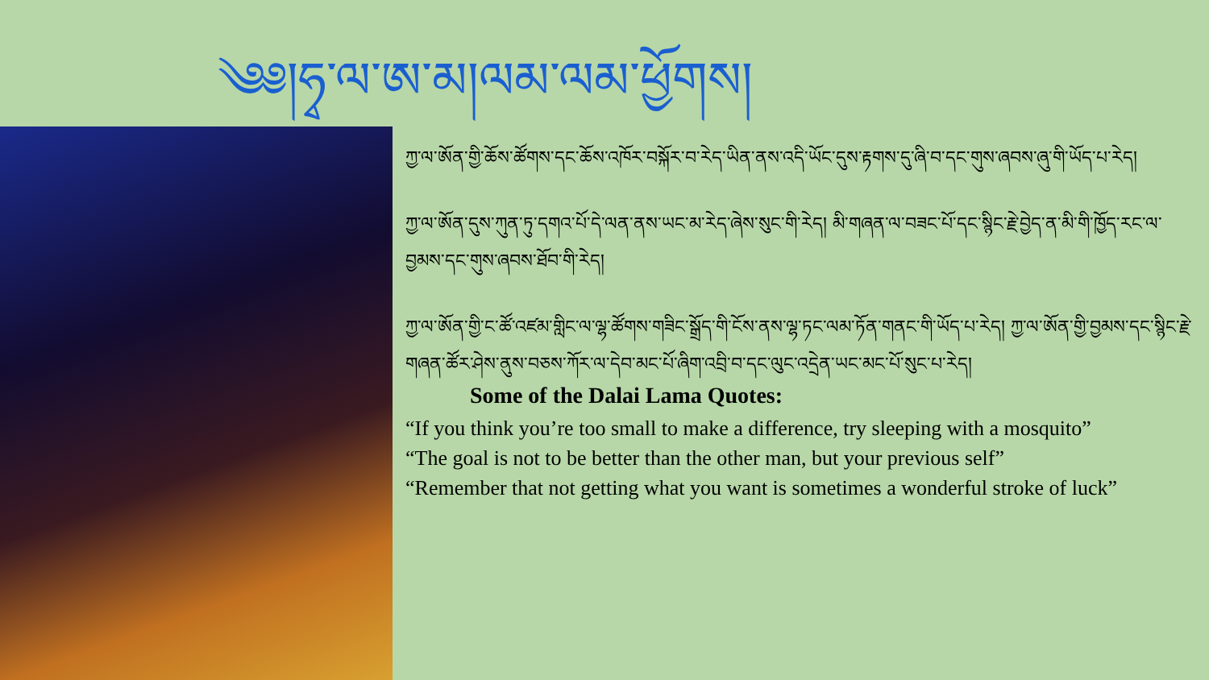༄༅།ཧྭ་ལ་ཨ་མ།ལམ་ལམ་ཕྱོགས།
ཀྱ་ལ་ཨོན་གྱི་ཆོས་ཚོགས་དང་ཆོས་འཁོར་བསྐོར་བ་རེད་ཡིན་ནས་འདི་ཡོང་དུས་རྟགས་དུ་ཞི་བ་དང་གུས་ཞབས་ཞུ་གི་ཡོད་པ་རེད།
ཀྱ་ལ་ཨོན་དུས་ཀུན་ཏུ་དགའ་པོ་དེ་ལན་ནས་ཡང་མ་རེད་ཞེས་སུང་གི་རེད། མི་གཞན་ལ་བཟང་པོ་དང་སྙིང་རྗེ་བྱེད་ན་མི་གི་ཁྱོད་རང་ལ་བྱམས་དང་གུས་ཞབས་ཐོབ་གི་རེད།
ཀྱ་ལ་ཨོན་གྱི་ང་ཚོ་འཛམ་གླིང་ལ་ལྷ་ཚོགས་གཟིང་སྒྲོད་གི་ངོས་ནས་ལྷ་ཏང་ལམ་ཏོན་གནང་གི་ཡོད་པ་རེད། ཀྱ་ལ་ཨོན་གྱི་བྱམས་དང་སྙིང་རྗེ་གཞན་ཚོར་ཤེས་ནུས་བཅས་ཀོར་ལ་དེབ་མང་པོ་ཞིག་འབྲི་བ་དང་ལུང་འདྲེན་ཡང་མང་པོ་སུང་པ་རེད།
Some of the Dalai Lama Quotes:
“If you think you’re too small to make a difference, try sleeping with a mosquito”
“The goal is not to be better than the other man, but your previous self”
“Remember that not getting what you want is sometimes a wonderful stroke of luck”